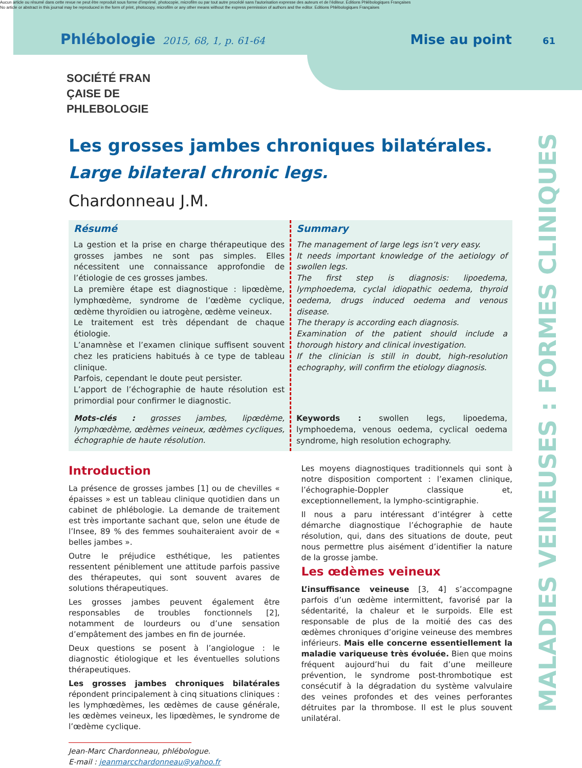Aucun article ou résumé dans cette revue ne peut être reproduit sous forme d'imprimé, photocopie, microfilm ou par tout autre procédé sans l'autorisation expresse des auteurs et de l'éditeur. Editions Phlébologiques Françaises
No article or abstract in this journal may be reproduced in the form of print, photocopy, microfilm or any other means without the express permission of authors and the editor. Editions Phlébologiques Françaises
Phlébologie 2015, 68, 1, p. 61-64 Mise au point 61
SOCIÉTÉ FRAN ÇAISE DE
PHLEBOLOGIE
MALADIES VEINEUSES : FORMES CLINIQUES
Les grosses jambes chroniques bilatérales.
Large bilateral chronic legs.
Chardonneau J.M.
Résumé
La gestion et la prise en charge thérapeutique des grosses jambes ne sont pas simples. Elles nécessitent une connaissance approfondie de l’étiologie de ces grosses jambes.
La première étape est diagnostique : lipœdème, lymphœdème, syndrome de l’œdème cyclique, œdème thyroïdien ou iatrogène, œdème veineux.
Le traitement est très dépendant de chaque étiologie.
L’anamnèse et l’examen clinique suffisent souvent chez les praticiens habitués à ce type de tableau clinique.
Parfois, cependant le doute peut persister.
L’apport de l’échographie de haute résolution est primordial pour confirmer le diagnostic.
Mots-clés : grosses jambes, lipœdème, lymphœdème, œdèmes veineux, œdèmes cycliques, échographie de haute résolution.
Summary
The management of large legs isn’t very easy.
It needs important knowledge of the aetiology of swollen legs.
The first step is diagnosis: lipoedema, lymphoedema, cyclal idiopathic oedema, thyroid oedema, drugs induced oedema and venous disease.
The therapy is according each diagnosis.
Examination of the patient should include a thorough history and clinical investigation.
If the clinician is still in doubt, high-resolution echography, will confirm the etiology diagnosis.
Keywords : swollen legs, lipoedema, lymphoedema, venous oedema, cyclical oedema syndrome, high resolution echography.
Introduction
La présence de grosses jambes [1] ou de chevilles « épaisses » est un tableau clinique quotidien dans un cabinet de phlébologie. La demande de traitement est très importante sachant que, selon une étude de l’Insee, 89 % des femmes souhaiteraient avoir de « belles jambes ».
Outre le préjudice esthétique, les patientes ressentent péniblement une attitude parfois passive des thérapeutes, qui sont souvent avares de solutions thérapeutiques.
Les grosses jambes peuvent également être responsables de troubles fonctionnels [2], notamment de lourdeurs ou d’une sensation d’empâtement des jambes en fin de journée.
Deux questions se posent à l’angiologue : le diagnostic étiologique et les éventuelles solutions thérapeutiques.
Les grosses jambes chroniques bilatérales répondent principalement à cinq situations cliniques : les lymphœdèmes, les œdèmes de cause générale, les œdèmes veineux, les lipœdèmes, le syndrome de l’œdème cyclique.
Jean-Marc Chardonneau, phlébologue.
E-mail : jeanmarcchardonneau@yahoo.fr
Les moyens diagnostiques traditionnels qui sont à notre disposition comportent : l’examen clinique, l’échographie-Doppler classique et, exceptionnellement, la lympho-scintigraphie.
Il nous a paru intéressant d’intégrer à cette démarche diagnostique l’échographie de haute résolution, qui, dans des situations de doute, peut nous permettre plus aisément d’identifier la nature de la grosse jambe.
Les œdèmes veineux
L’insuffisance veineuse [3, 4] s’accompagne parfois d’un œdème intermittent, favorisé par la sédentarité, la chaleur et le surpoids. Elle est responsable de plus de la moitié des cas des œdèmes chroniques d’origine veineuse des membres inférieurs. Mais elle concerne essentiellement la maladie variqueuse très évoluée. Bien que moins fréquent aujourd’hui du fait d’une meilleure prévention, le syndrome post-thrombotique est consécutif à la dégradation du système valvulaire des veines profondes et des veines perforantes détruites par la thrombose. Il est le plus souvent unilatéral.